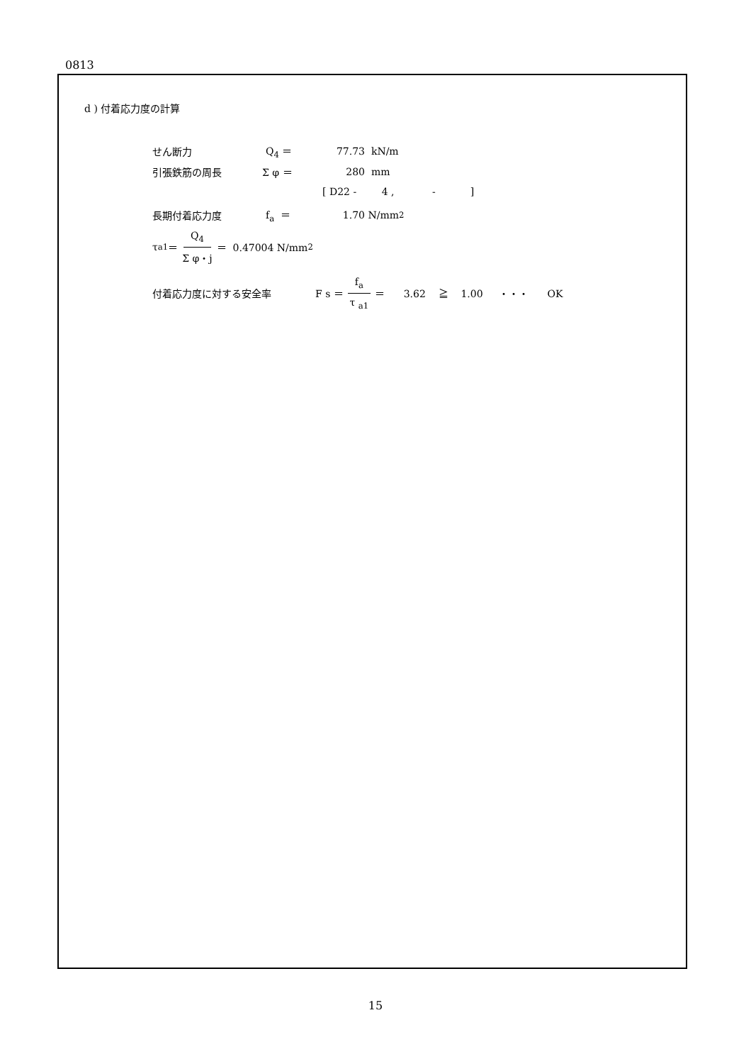0813
d ) 付着応力度の計算
せん断力 Q<sub>4</sub> ＝ 77.73 kN/m
引張鉄筋の周長 Σ φ ＝ 280 mm
[ D22 - 4 , - ]
長期付着応力度 f<sub>a</sub> ＝ 1.70 N/mm<sup>2</sup>
τ <sub>a1</sub> ＝ Q<sub>4</sub> Σ φ・j ＝ 0.47004 N/mm<sup>2</sup>
付着応力度に対する安全率 F s ＝ f<sub>a</sub> τ <sub>a1</sub> ＝ 3.62 ≧ 1.00 ・・・ OK
15